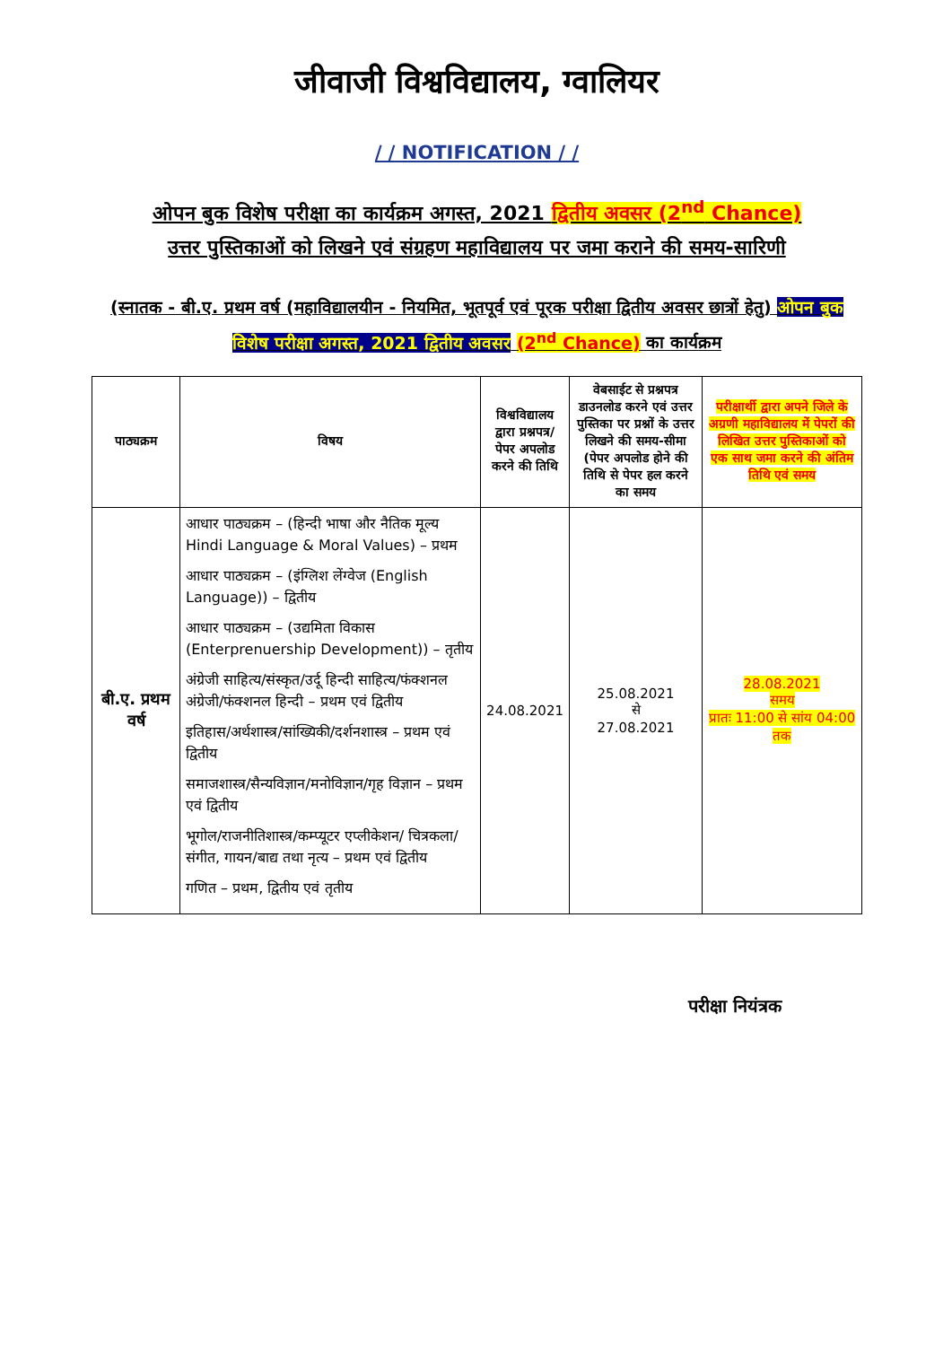जीवाजी विश्वविद्यालय, ग्वालियर
/ / NOTIFICATION / /
ओपन बुक विशेष परीक्षा का कार्यक्रम अगस्त, 2021 द्वितीय अवसर (2<sup>nd</sup> Chance)
उत्तर पुस्तिकाओं को लिखने एवं संग्रहण महाविद्यालय पर जमा कराने की समय-सारिणी
(स्नातक - बी.ए. प्रथम वर्ष (महाविद्यालयीन - नियमित, भूतपूर्व एवं पूरक परीक्षा द्वितीय अवसर छात्रों हेतु) ओपन बुक विशेष परीक्षा अगस्त, 2021 द्वितीय अवसर (2<sup>nd</sup> Chance) का कार्यक्रम
| पाठ्यक्रम | विषय | विश्वविद्यालय द्वारा प्रश्नपत्र/पेपर अपलोड करने की तिथि | वेबसाईट से प्रश्नपत्र डाउनलोड करने एवं उत्तर पुस्तिका पर प्रश्नों के उत्तर लिखने की समय-सीमा (पेपर अपलोड होने की तिथि से पेपर हल करने का समय | परीक्षार्थी द्वारा अपने जिले के अग्रणी महाविद्यालय में पेपरों की लिखित उत्तर पुस्तिकाओं को एक साथ जमा करने की अंतिम तिथि एवं समय |
| --- | --- | --- | --- | --- |
| बी.ए. प्रथम वर्ष | आधार पाठ्यक्रम – (हिन्दी भाषा और नैतिक मूल्य Hindi Language & Moral Values) – प्रथम आधार पाठ्यक्रम – (इंग्लिश लेंग्वेज (English Language)) – द्वितीय आधार पाठ्यक्रम – (उद्यमिता विकास (Enterprenuership Development)) – तृतीय अंग्रेजी साहित्य/संस्कृत/उर्दू हिन्दी साहित्य/फंक्शनल अंग्रेजी/फंक्शनल हिन्दी – प्रथम एवं द्वितीय इतिहास/अर्थशास्त्र/सांख्यिकी/दर्शनशास्त्र – प्रथम एवं द्वितीय समाजशास्त्र/सैन्यविज्ञान/मनोविज्ञान/गृह विज्ञान – प्रथम एवं द्वितीय भूगोल/राजनीतिशास्त्र/कम्प्यूटर एप्लीकेशन/ चित्रकला/संगीत, गायन/बाद्य तथा नृत्य – प्रथम एवं द्वितीय गणित – प्रथम, द्वितीय एवं तृतीय | 24.08.2021 | 25.08.2021 से 27.08.2021 | 28.08.2021 समय प्रातः 11:00 से सांय 04:00 तक |
परीक्षा नियंत्रक